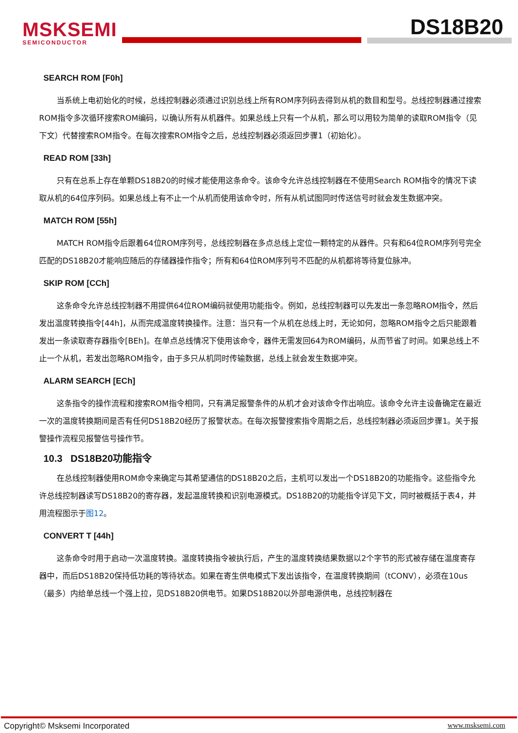MSKSEMI
SEMICONDUCTOR
DS18B20
SEARCH ROM [F0h]
当系统上电初始化的时候，总线控制器必须通过识别总线上所有ROM序列码去得到从机的数目和型号。总线控制器通过搜索ROM指令多次循环搜索ROM编码，以确认所有从机器件。如果总线上只有一个从机，那么可以用较为简单的读取ROM指令（见下文）代替搜索ROM指令。在每次搜索ROM指令之后，总线控制器必须返回步骤1（初始化）。
READ ROM [33h]
只有在总系上存在单颗DS18B20的时候才能使用这条命令。该命令允许总线控制器在不使用Search ROM指令的情况下读取从机的64位序列码。如果总线上有不止一个从机而使用该命令时，所有从机试图同时传送信号时就会发生数据冲突。
MATCH ROM [55h]
MATCH ROM指令后跟着64位ROM序列号，总线控制器在多点总线上定位一颗特定的从器件。只有和64位ROM序列号完全匹配的DS18B20才能响应随后的存储器操作指令；所有和64位ROM序列号不匹配的从机都将等待复位脉冲。
SKIP ROM [CCh]
这条命令允许总线控制器不用提供64位ROM编码就使用功能指令。例如，总线控制器可以先发出一条忽略ROM指令，然后发出温度转换指令[44h]，从而完成温度转换操作。注意：当只有一个从机在总线上时，无论如何，忽略ROM指令之后只能跟着发出一条读取寄存器指令[BEh]。在单点总线情况下使用该命令，器件无需发回64为ROM编码，从而节省了时间。如果总线上不止一个从机，若发出忽略ROM指令，由于多只从机同时传输数据，总线上就会发生数据冲突。
ALARM SEARCH [ECh]
这条指令的操作流程和搜索ROM指令相同，只有满足报警条件的从机才会对该命令作出响应。该命令允许主设备确定在最近一次的温度转换期间是否有任何DS18B20经历了报警状态。在每次报警搜索指令周期之后，总线控制器必须返回步骤1。关于报警操作流程见报警信号操作节。
10.3 DS18B20功能指令
在总线控制器使用ROM命令来确定与其希望通信的DS18B20之后，主机可以发出一个DS18B20的功能指令。这些指令允许总线控制器读写DS18B20的寄存器，发起温度转换和识别电源模式。DS18B20的功能指令详见下文，同时被概括于表4，并用流程图示于图12。
CONVERT T [44h]
这条命令时用于启动一次温度转换。温度转换指令被执行后，产生的温度转换结果数据以2个字节的形式被存储在温度寄存器中，而后DS18B20保持低功耗的等待状态。如果在寄生供电模式下发出该指令，在温度转换期间（tCONV），必须在10us（最多）内给单总线一个强上拉，见DS18B20供电节。如果DS18B20以外部电源供电，总线控制器在
Copyright© Msksemi Incorporated www.msksemi.com